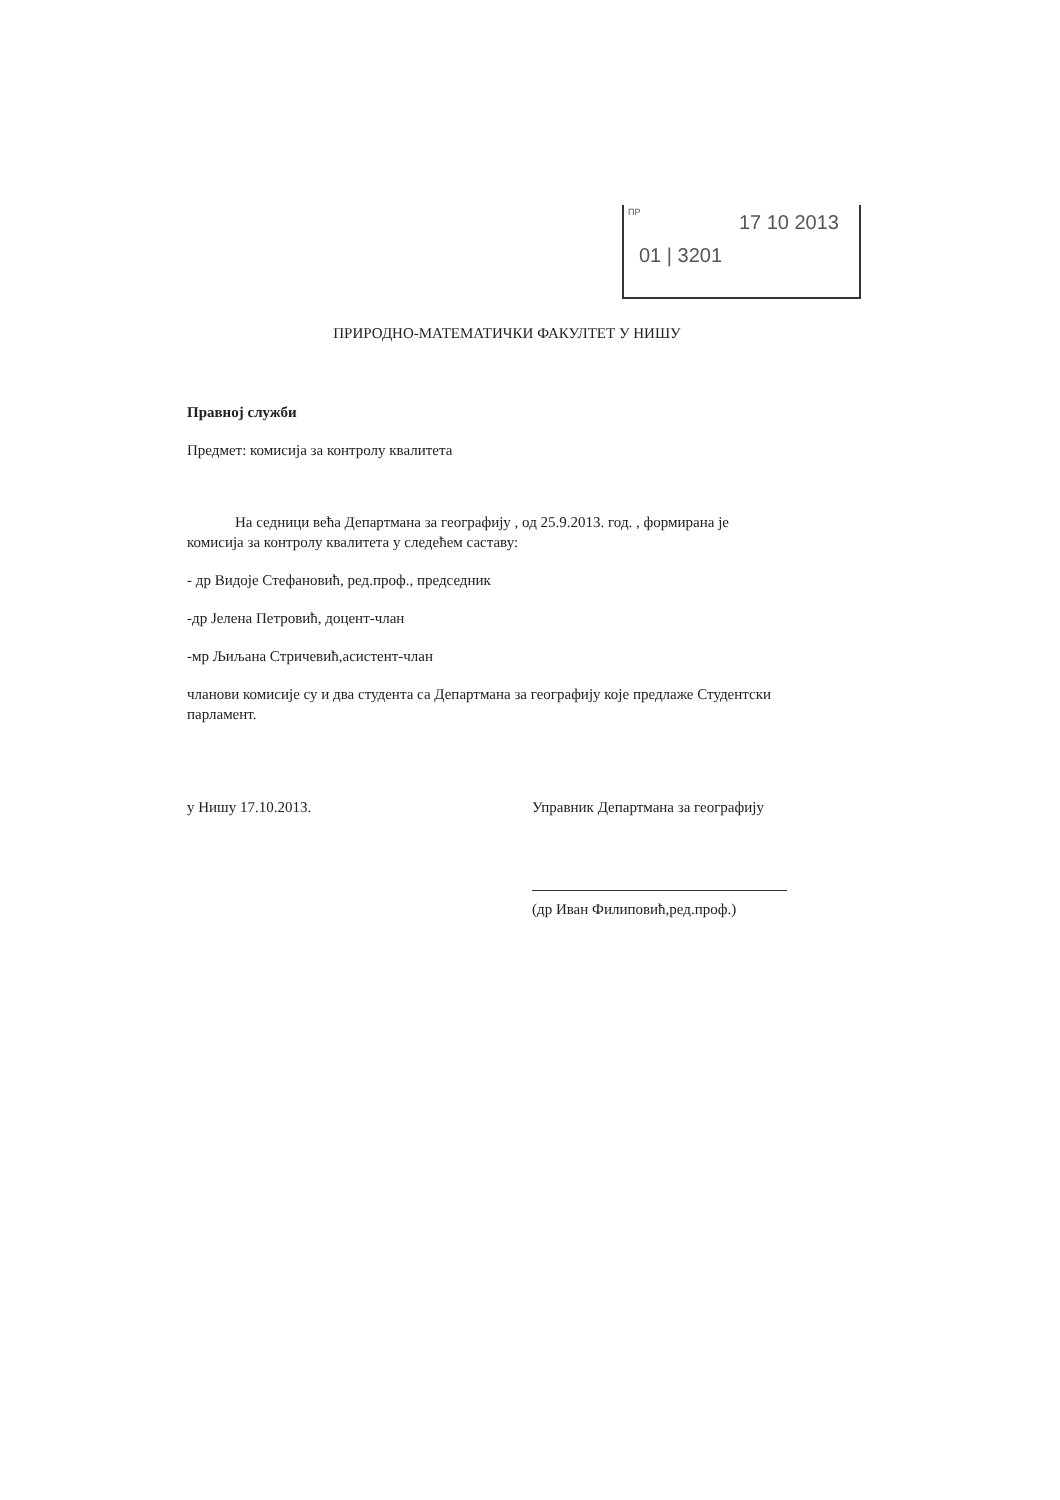ПР
17 10 2013
01 | 3201
ПРИРОДНО-МАТЕМАТИЧКИ ФАКУЛТЕТ У НИШУ
Правној служби
Предмет: комисија за контролу квалитета
На седници већа Департмана за географију , од 25.9.2013. год. , формирана је комисија за контролу квалитета у следећем саставу:
- др Видоје Стефановић, ред.проф., председник
-др Јелена Петровић, доцент-члан
-мр Љиљана Стричевић,асистент-члан
чланови комисије су и два студента са Департмана за географију које предлаже Студентски парламент.
у Нишу 17.10.2013. Управник Департмана за географију
(др Иван Филиповић,ред.проф.)